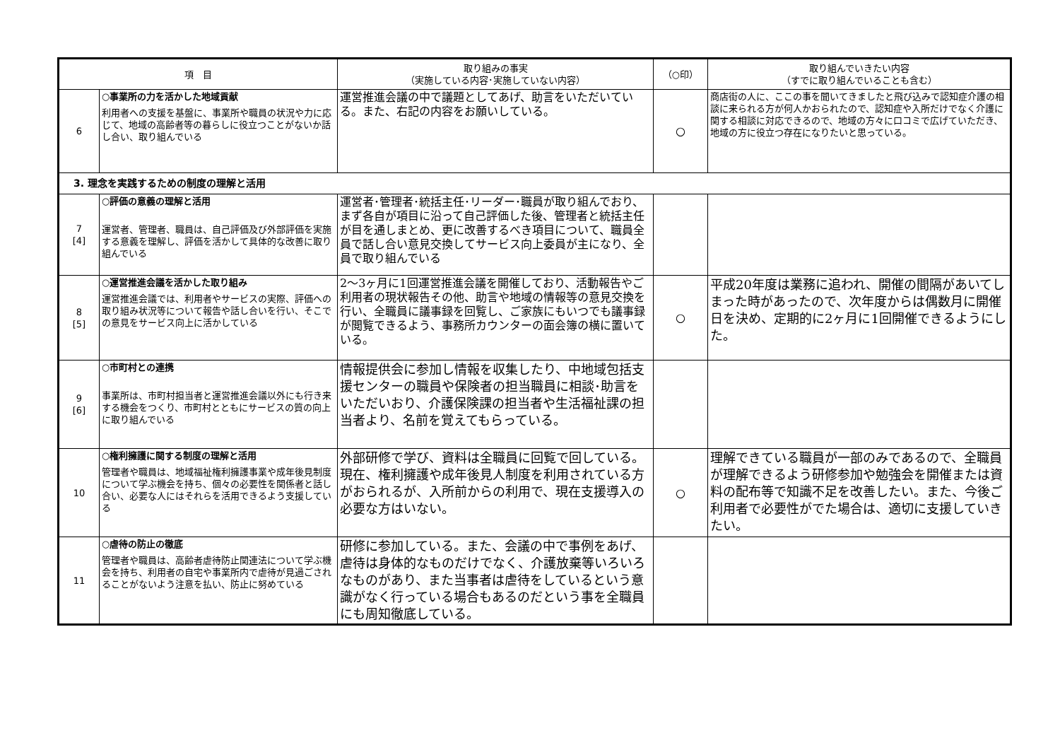| 項 目 | | 取り組みの事実 （実施している内容･実施していない内容） | （○印） | 取り組んでいきたい内容 （すでに取り組んでいることも含む） |
| --- | --- | --- | --- | --- |
| 6 | ○事業所の力を活かした地域貢献 利用者への支援を基盤に、事業所や職員の状況や力に応じて、地域の高齢者等の暮らしに役立つことがないか話し合い、取り組んでいる | 運営推進会議の中で議題としてあげ、助言をいただいている。また、右記の内容をお願いしている。 | ○ | 商店街の人に、ここの事を聞いてきましたと飛び込みで認知症介護の相談に来られる方が何人かおられたので、認知症や入所だけでなく介護に関する相談に対応できるので、地域の方々に口コミで広げていただき、地域の方に役立つ存在になりたいと思っている。 |
| 3. 理念を実践するための制度の理解と活用 | | | | |
| 7 [4] | ○評価の意義の理解と活用 運営者、管理者、職員は、自己評価及び外部評価を実施する意義を理解し、評価を活かして具体的な改善に取り組んでいる | 運営者･管理者･統括主任･リーダー･職員が取り組んでおり、まず各自が項目に沿って自己評価した後、管理者と統括主任が目を通しまとめ、更に改善するべき項目について、職員全員で話し合い意見交換してサービス向上委員が主になり、全員で取り組んでいる | | |
| 8 [5] | ○運営推進会議を活かした取り組み 運営推進会議では、利用者やサービスの実際、評価への取り組み状況等について報告や話し合いを行い、そこでの意見をサービス向上に活かしている | 2～3ヶ月に1回運営推進会議を開催しており、活動報告やご利用者の現状報告その他、助言や地域の情報等の意見交換を行い、全職員に議事録を回覧し、ご家族にもいつでも議事録が閲覧できるよう、事務所カウンターの面会簿の横に置いている。 | ○ | 平成20年度は業務に追われ、開催の間隔があいてしまった時があったので、次年度からは偶数月に開催日を決め、定期的に2ヶ月に1回開催できるようにした。 |
| 9 [6] | ○市町村との連携 事業所は、市町村担当者と運営推進会議以外にも行き来する機会をつくり、市町村とともにサービスの質の向上に取り組んでいる | 情報提供会に参加し情報を収集したり、中地域包括支援センターの職員や保険者の担当職員に相談･助言をいただいおり、介護保険課の担当者や生活福祉課の担当者より、名前を覚えてもらっている。 | | |
| 10 | ○権利擁護に関する制度の理解と活用 管理者や職員は、地域福祉権利擁護事業や成年後見制度について学ぶ機会を持ち、個々の必要性を関係者と話し合い、必要な人にはそれらを活用できるよう支援している | 外部研修で学び、資料は全職員に回覧で回している。現在、権利擁護や成年後見人制度を利用されている方がおられるが、入所前からの利用で、現在支援導入の必要な方はいない。 | ○ | 理解できている職員が一部のみであるので、全職員が理解できるよう研修参加や勉強会を開催または資料の配布等で知識不足を改善したい。また、今後ご利用者で必要性がでた場合は、適切に支援していきたい。 |
| 11 | ○虐待の防止の徹底 管理者や職員は、高齢者虐待防止関連法について学ぶ機会を持ち、利用者の自宅や事業所内で虐待が見過ごされることがないよう注意を払い、防止に努めている | 研修に参加している。また、会議の中で事例をあげ、虐待は身体的なものだけでなく、介護放棄等いろいろなものがあり、また当事者は虐待をしているという意識がなく行っている場合もあるのだという事を全職員にも周知徹底している。 | | |